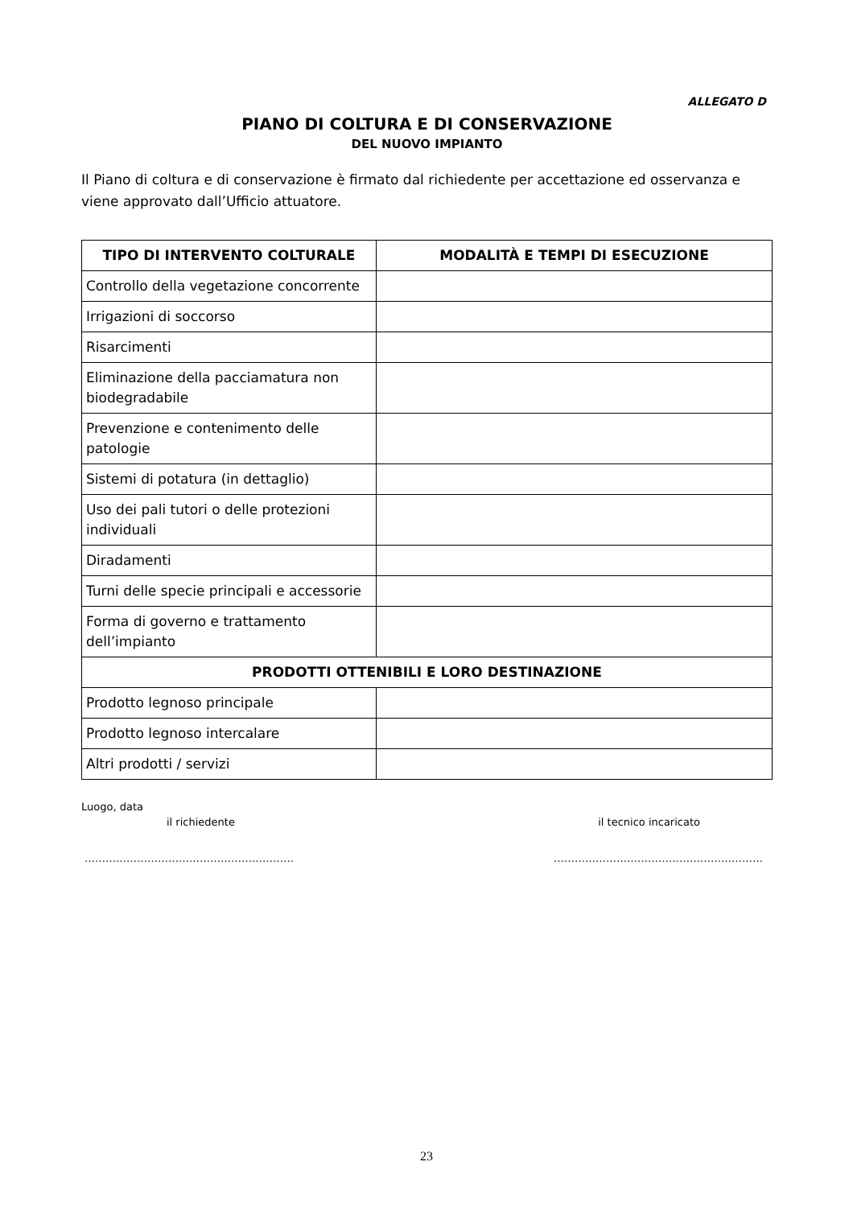ALLEGATO D
PIANO DI COLTURA E DI CONSERVAZIONE
DEL NUOVO IMPIANTO
Il Piano di coltura e di conservazione è firmato dal richiedente per accettazione ed osservanza e viene approvato dall’Ufficio attuatore.
| TIPO DI INTERVENTO COLTURALE | MODALITÀ E TEMPI DI ESECUZIONE |
| --- | --- |
| Controllo della vegetazione concorrente | |
| Irrigazioni di soccorso | |
| Risarcimenti | |
| Eliminazione della pacciamatura non biodegradabile | |
| Prevenzione e contenimento delle patologie | |
| Sistemi di potatura (in dettaglio) | |
| Uso dei pali tutori o delle protezioni individuali | |
| Diradamenti | |
| Turni delle specie principali e accessorie | |
| Forma di governo e trattamento dell’impianto | |
| PRODOTTI OTTENIBILI E LORO DESTINAZIONE | |
| Prodotto legnoso principale | |
| Prodotto legnoso intercalare | |
| Altri prodotti / servizi | |
Luogo, data
il richiedente il tecnico incaricato
…………………………………………………… ……………………………………………………
23